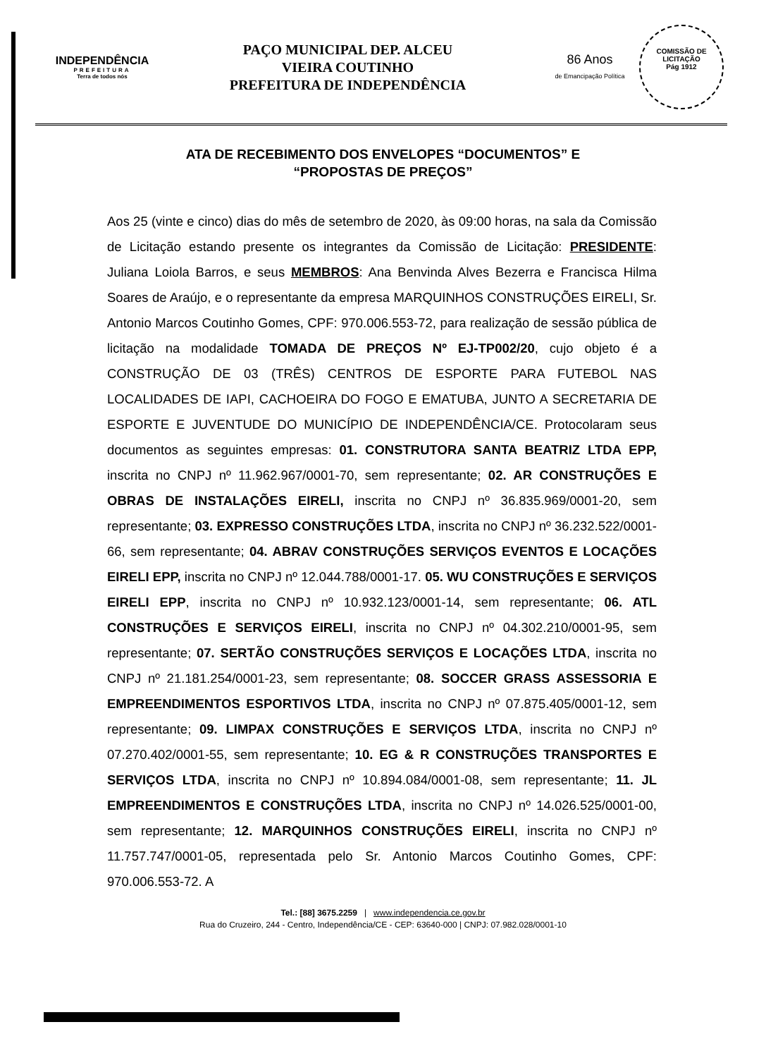INDEPENDÊNCIA
PREFEITURA
Terra de todos nós
PAÇO MUNICIPAL DEP. ALCEU
VIEIRA COUTINHO
PREFEITURA DE INDEPENDÊNCIA
86 Anos
de Emancipação Política
COMISSÃO DE LICITAÇÃO
Pág 1912
ATA DE RECEBIMENTO DOS ENVELOPES “DOCUMENTOS” E
“PROPOSTAS DE PREÇOS”
Aos 25 (vinte e cinco) dias do mês de setembro de 2020, às 09:00 horas, na sala da Comissão de Licitação estando presente os integrantes da Comissão de Licitação: PRESIDENTE: Juliana Loiola Barros, e seus MEMBROS: Ana Benvinda Alves Bezerra e Francisca Hilma Soares de Araújo, e o representante da empresa MARQUINHOS CONSTRUÇÕES EIRELI, Sr. Antonio Marcos Coutinho Gomes, CPF: 970.006.553-72, para realização de sessão pública de licitação na modalidade TOMADA DE PREÇOS Nº EJ-TP002/20, cujo objeto é a CONSTRUÇÃO DE 03 (TRÊS) CENTROS DE ESPORTE PARA FUTEBOL NAS LOCALIDADES DE IAPI, CACHOEIRA DO FOGO E EMATUBA, JUNTO A SECRETARIA DE ESPORTE E JUVENTUDE DO MUNICÍPIO DE INDEPENDÊNCIA/CE. Protocolaram seus documentos as seguintes empresas: 01. CONSTRUTORA SANTA BEATRIZ LTDA EPP, inscrita no CNPJ nº 11.962.967/0001-70, sem representante; 02. AR CONSTRUÇÕES E OBRAS DE INSTALAÇÕES EIRELI, inscrita no CNPJ nº 36.835.969/0001-20, sem representante; 03. EXPRESSO CONSTRUÇÕES LTDA, inscrita no CNPJ nº 36.232.522/0001-66, sem representante; 04. ABRAV CONSTRUÇÕES SERVIÇOS EVENTOS E LOCAÇÕES EIRELI EPP, inscrita no CNPJ nº 12.044.788/0001-17. 05. WU CONSTRUÇÕES E SERVIÇOS EIRELI EPP, inscrita no CNPJ nº 10.932.123/0001-14, sem representante; 06. ATL CONSTRUÇÕES E SERVIÇOS EIRELI, inscrita no CNPJ nº 04.302.210/0001-95, sem representante; 07. SERTÃO CONSTRUÇÕES SERVIÇOS E LOCAÇÕES LTDA, inscrita no CNPJ nº 21.181.254/0001-23, sem representante; 08. SOCCER GRASS ASSESSORIA E EMPREENDIMENTOS ESPORTIVOS LTDA, inscrita no CNPJ nº 07.875.405/0001-12, sem representante; 09. LIMPAX CONSTRUÇÕES E SERVIÇOS LTDA, inscrita no CNPJ nº 07.270.402/0001-55, sem representante; 10. EG & R CONSTRUÇÕES TRANSPORTES E SERVIÇOS LTDA, inscrita no CNPJ nº 10.894.084/0001-08, sem representante; 11. JL EMPREENDIMENTOS E CONSTRUÇÕES LTDA, inscrita no CNPJ nº 14.026.525/0001-00, sem representante; 12. MARQUINHOS CONSTRUÇÕES EIRELI, inscrita no CNPJ nº 11.757.747/0001-05, representada pelo Sr. Antonio Marcos Coutinho Gomes, CPF: 970.006.553-72. A
Tel.: [88] 3675.2259 | www.independencia.ce.gov.br
Rua do Cruzeiro, 244 - Centro, Independência/CE - CEP: 63640-000 | CNPJ: 07.982.028/0001-10